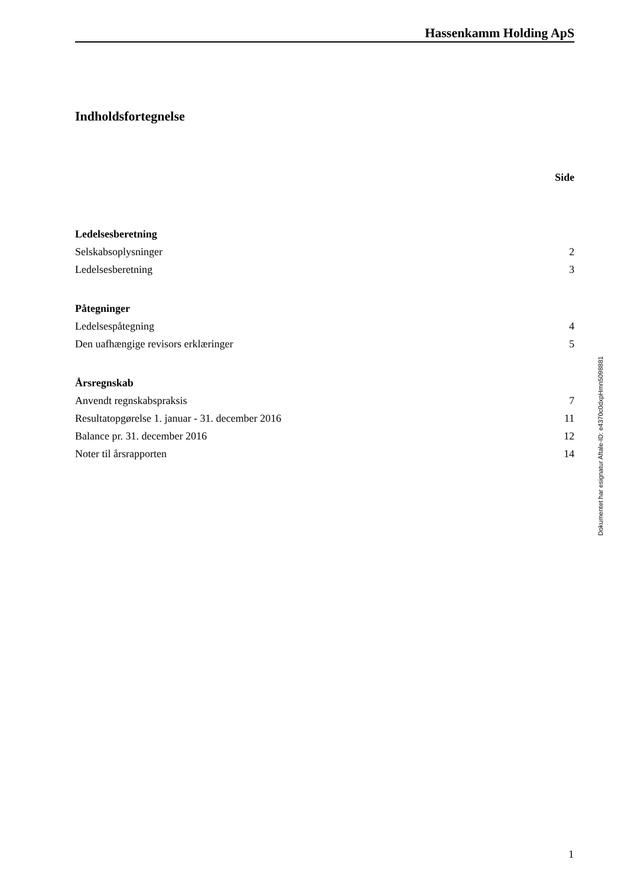Hassenkamm Holding ApS
Indholdsfortegnelse
Side
Ledelsesberetning
Selskabsoplysninger 2
Ledelsesberetning 3
Påtegninger
Ledelsespåtegning 4
Den uafhængige revisors erklæringer 5
Årsregnskab
Anvendt regnskabspraksis 7
Resultatopgørelse 1. januar - 31. december 2016 11
Balance pr. 31. december 2016 12
Noter til årsrapporten 14
Dokumentet har esignatur Aftale-ID: e4370c0dxpHmn5098881
1